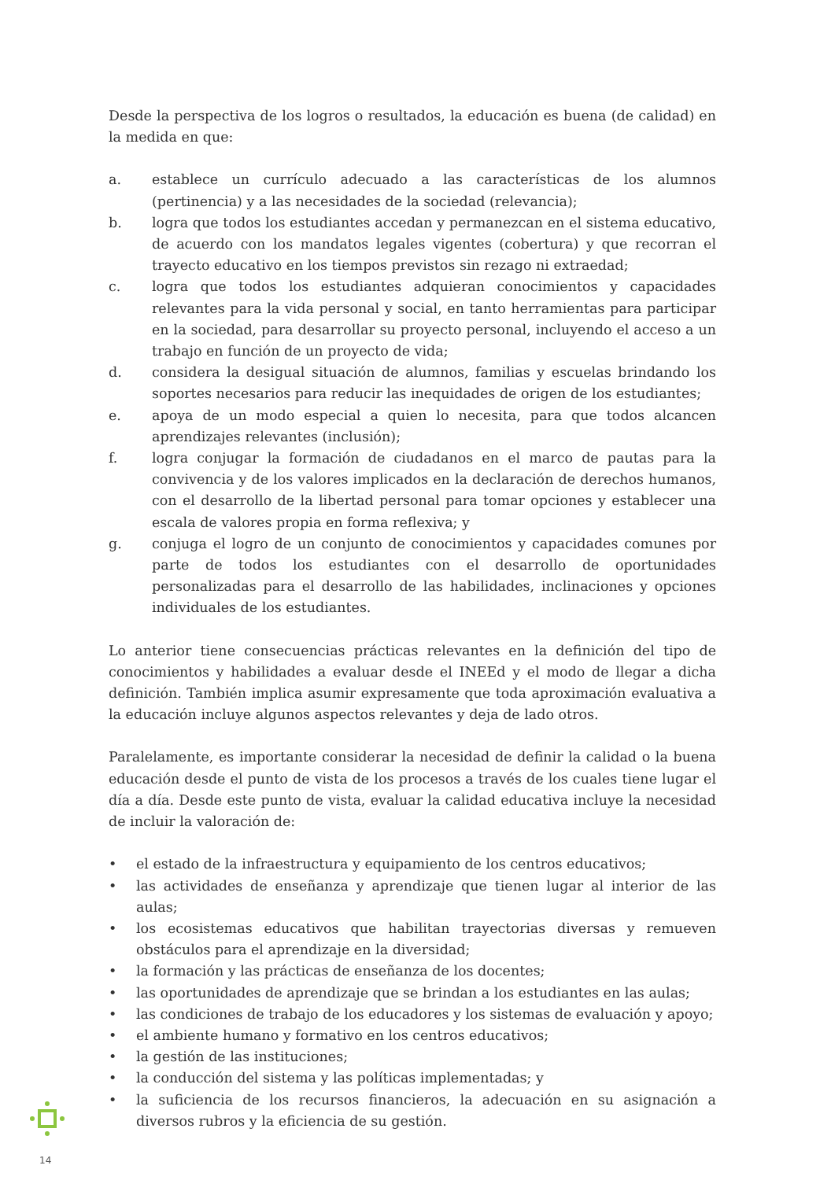Desde la perspectiva de los logros o resultados, la educación es buena (de calidad) en la medida en que:
a. establece un currículo adecuado a las características de los alumnos (pertinencia) y a las necesidades de la sociedad (relevancia);
b. logra que todos los estudiantes accedan y permanezcan en el sistema educativo, de acuerdo con los mandatos legales vigentes (cobertura) y que recorran el trayecto educativo en los tiempos previstos sin rezago ni extraedad;
c. logra que todos los estudiantes adquieran conocimientos y capacidades relevantes para la vida personal y social, en tanto herramientas para participar en la sociedad, para desarrollar su proyecto personal, incluyendo el acceso a un trabajo en función de un proyecto de vida;
d. considera la desigual situación de alumnos, familias y escuelas brindando los soportes necesarios para reducir las inequidades de origen de los estudiantes;
e. apoya de un modo especial a quien lo necesita, para que todos alcancen aprendizajes relevantes (inclusión);
f. logra conjugar la formación de ciudadanos en el marco de pautas para la convivencia y de los valores implicados en la declaración de derechos humanos, con el desarrollo de la libertad personal para tomar opciones y establecer una escala de valores propia en forma reflexiva; y
g. conjuga el logro de un conjunto de conocimientos y capacidades comunes por parte de todos los estudiantes con el desarrollo de oportunidades personalizadas para el desarrollo de las habilidades, inclinaciones y opciones individuales de los estudiantes.
Lo anterior tiene consecuencias prácticas relevantes en la definición del tipo de conocimientos y habilidades a evaluar desde el INEEd y el modo de llegar a dicha definición. También implica asumir expresamente que toda aproximación evaluativa a la educación incluye algunos aspectos relevantes y deja de lado otros.
Paralelamente, es importante considerar la necesidad de definir la calidad o la buena educación desde el punto de vista de los procesos a través de los cuales tiene lugar el día a día. Desde este punto de vista, evaluar la calidad educativa incluye la necesidad de incluir la valoración de:
• el estado de la infraestructura y equipamiento de los centros educativos;
• las actividades de enseñanza y aprendizaje que tienen lugar al interior de las aulas;
• los ecosistemas educativos que habilitan trayectorias diversas y remueven obstáculos para el aprendizaje en la diversidad;
• la formación y las prácticas de enseñanza de los docentes;
• las oportunidades de aprendizaje que se brindan a los estudiantes en las aulas;
• las condiciones de trabajo de los educadores y los sistemas de evaluación y apoyo;
• el ambiente humano y formativo en los centros educativos;
• la gestión de las instituciones;
• la conducción del sistema y las políticas implementadas; y
• la suficiencia de los recursos financieros, la adecuación en su asignación a diversos rubros y la eficiencia de su gestión.
14